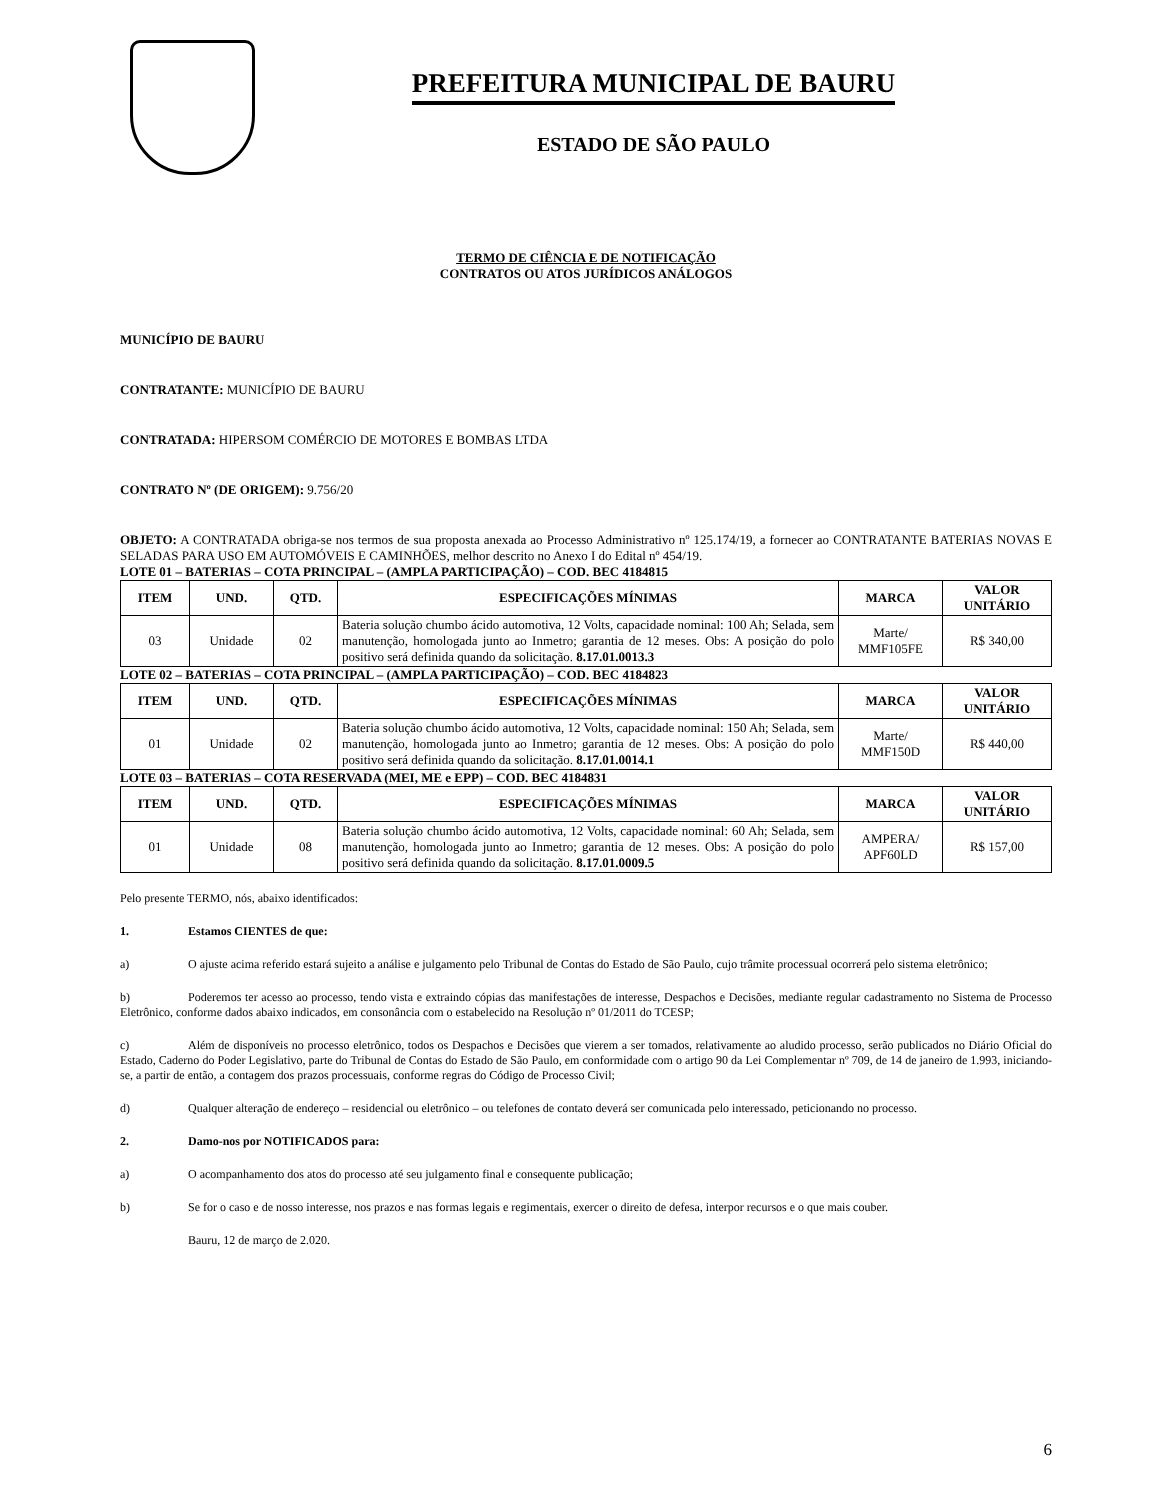PREFEITURA MUNICIPAL DE BAURU
ESTADO DE SÃO PAULO
TERMO DE CIÊNCIA E DE NOTIFICAÇÃO
CONTRATOS OU ATOS JURÍDICOS ANÁLOGOS
MUNICÍPIO DE BAURU
CONTRATANTE: MUNICÍPIO DE BAURU
CONTRATADA: HIPERSOM COMÉRCIO DE MOTORES E BOMBAS LTDA
CONTRATO Nº (DE ORIGEM): 9.756/20
OBJETO: A CONTRATADA obriga-se nos termos de sua proposta anexada ao Processo Administrativo nº 125.174/19, a fornecer ao CONTRATANTE BATERIAS NOVAS E SELADAS PARA USO EM AUTOMÓVEIS E CAMINHÕES, melhor descrito no Anexo I do Edital nº 454/19.
LOTE 01 – BATERIAS – COTA PRINCIPAL – (AMPLA PARTICIPAÇÃO) – COD. BEC 4184815
| ITEM | UND. | QTD. | ESPECIFICAÇÕES MÍNIMAS | MARCA | VALOR UNITÁRIO |
| --- | --- | --- | --- | --- | --- |
| 03 | Unidade | 02 | Bateria solução chumbo ácido automotiva, 12 Volts, capacidade nominal: 100 Ah; Selada, sem manutenção, homologada junto ao Inmetro; garantia de 12 meses. Obs: A posição do polo positivo será definida quando da solicitação. 8.17.01.0013.3 | Marte/ MMF105FE | R$ 340,00 |
LOTE 02 – BATERIAS – COTA PRINCIPAL – (AMPLA PARTICIPAÇÃO) – COD. BEC 4184823
| ITEM | UND. | QTD. | ESPECIFICAÇÕES MÍNIMAS | MARCA | VALOR UNITÁRIO |
| --- | --- | --- | --- | --- | --- |
| 01 | Unidade | 02 | Bateria solução chumbo ácido automotiva, 12 Volts, capacidade nominal: 150 Ah; Selada, sem manutenção, homologada junto ao Inmetro; garantia de 12 meses. Obs: A posição do polo positivo será definida quando da solicitação. 8.17.01.0014.1 | Marte/ MMF150D | R$ 440,00 |
LOTE 03 – BATERIAS – COTA RESERVADA (MEI, ME e EPP) – COD. BEC 4184831
| ITEM | UND. | QTD. | ESPECIFICAÇÕES MÍNIMAS | MARCA | VALOR UNITÁRIO |
| --- | --- | --- | --- | --- | --- |
| 01 | Unidade | 08 | Bateria solução chumbo ácido automotiva, 12 Volts, capacidade nominal: 60 Ah; Selada, sem manutenção, homologada junto ao Inmetro; garantia de 12 meses. Obs: A posição do polo positivo será definida quando da solicitação. 8.17.01.0009.5 | AMPERA/ APF60LD | R$ 157,00 |
Pelo presente TERMO, nós, abaixo identificados:
1. Estamos CIENTES de que:
a) O ajuste acima referido estará sujeito a análise e julgamento pelo Tribunal de Contas do Estado de São Paulo, cujo trâmite processual ocorrerá pelo sistema eletrônico;
b) Poderemos ter acesso ao processo, tendo vista e extraindo cópias das manifestações de interesse, Despachos e Decisões, mediante regular cadastramento no Sistema de Processo Eletrônico, conforme dados abaixo indicados, em consonância com o estabelecido na Resolução nº 01/2011 do TCESP;
c) Além de disponíveis no processo eletrônico, todos os Despachos e Decisões que vierem a ser tomados, relativamente ao aludido processo, serão publicados no Diário Oficial do Estado, Caderno do Poder Legislativo, parte do Tribunal de Contas do Estado de São Paulo, em conformidade com o artigo 90 da Lei Complementar nº 709, de 14 de janeiro de 1.993, iniciando-se, a partir de então, a contagem dos prazos processuais, conforme regras do Código de Processo Civil;
d) Qualquer alteração de endereço – residencial ou eletrônico – ou telefones de contato deverá ser comunicada pelo interessado, peticionando no processo.
2. Damo-nos por NOTIFICADOS para:
a) O acompanhamento dos atos do processo até seu julgamento final e consequente publicação;
b) Se for o caso e de nosso interesse, nos prazos e nas formas legais e regimentais, exercer o direito de defesa, interpor recursos e o que mais couber.
Bauru, 12 de março de 2.020.
6